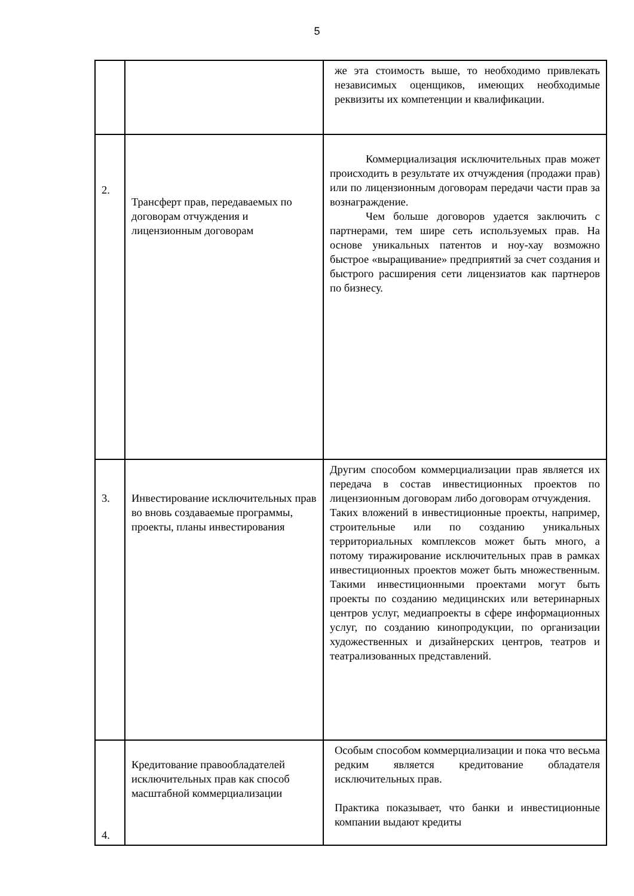5
| | | же эта стоимость выше, то необходимо привлекать независимых оценщиков, имеющих необходимые реквизиты их компетенции и квалификации. |
| 2. | Трансферт прав, передаваемых по договорам отчуждения и лицензионным договорам | Коммерциализация исключительных прав может происходить в результате их отчуждения (продажи прав) или по лицензионным договорам передачи части прав за вознаграждение. Чем больше договоров удается заключить с партнерами, тем шире сеть используемых прав. На основе уникальных патентов и ноу-хау возможно быстрое «выращивание» предприятий за счет создания и быстрого расширения сети лицензиатов как партнеров по бизнесу. |
| 3. | Инвестирование исключительных прав во вновь создаваемые программы, проекты, планы инвестирования | Другим способом коммерциализации прав является их передача в состав инвестиционных проектов по лицензионным договорам либо договорам отчуждения. Таких вложений в инвестиционные проекты, например, строительные или по созданию уникальных территориальных комплексов может быть много, а потому тиражирование исключительных прав в рамках инвестиционных проектов может быть множественным. Такими инвестиционными проектами могут быть проекты по созданию медицинских или ветеринарных центров услуг, медиапроекты в сфере информационных услуг, по созданию кинопродукции, по организации художественных и дизайнерских центров, театров и театрализованных представлений. |
| 4. | Кредитование правообладателей исключительных прав как способ масштабной коммерциализации | Особым способом коммерциализации и пока что весьма редким является кредитование обладателя исключительных прав. Практика показывает, что банки и инвестиционные компании выдают кредиты |